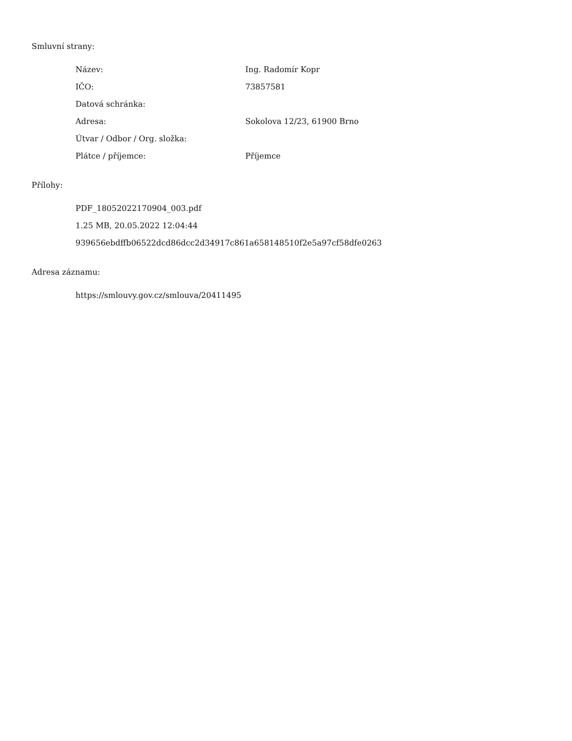Smluvní strany:
| Název: | Ing. Radomír Kopr |
| IČO: | 73857581 |
| Datová schránka: | |
| Adresa: | Sokolova 12/23, 61900 Brno |
| Útvar / Odbor / Org. složka: | |
| Plátce / příjemce: | Příjemce |
Přílohy:
PDF_18052022170904_003.pdf
1.25 MB, 20.05.2022 12:04:44
939656ebdffb06522dcd86dcc2d34917c861a658148510f2e5a97cf58dfe0263
Adresa záznamu:
https://smlouvy.gov.cz/smlouva/20411495